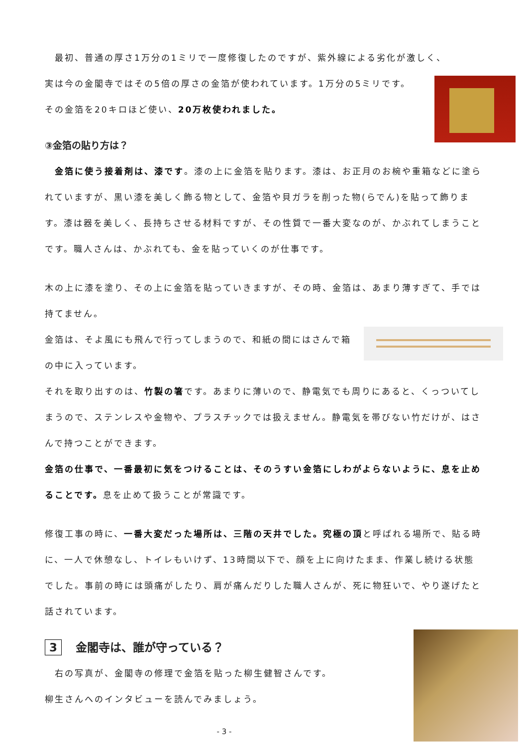最初、普通の厚さ1万分の1ミリで一度修復したのですが、紫外線による劣化が激しく、
実は今の金閣寺ではその5倍の厚さの金箔が使われています。1万分の5ミリです。
その金箔を20キロほど使い、20万枚使われました。
③金箔の貼り方は？
　金箔に使う接着剤は、漆です。漆の上に金箔を貼ります。漆は、お正月のお椀や重箱などに塗られていますが、黒い漆を美しく飾る物として、金箔や貝ガラを削った物(らでん)を貼って飾ります。漆は器を美しく、長持ちさせる材料ですが、その性質で一番大変なのが、かぶれてしまうことです。職人さんは、かぶれても、金を貼っていくのが仕事です。
木の上に漆を塗り、その上に金箔を貼っていきますが、その時、金箔は、あまり薄すぎて、手では持てません。
金箔は、そよ風にも飛んで行ってしまうので、和紙の間にはさんで箱の中に入っています。
それを取り出すのは、竹製の箸です。あまりに薄いので、静電気でも周りにあると、くっついてしまうので、ステンレスや金物や、プラスチックでは扱えません。静電気を帯びない竹だけが、はさんで持つことができます。
金箔の仕事で、一番最初に気をつけることは、そのうすい金箔にしわがよらないように、息を止めることです。息を止めて扱うことが常識です。
修復工事の時に、一番大変だった場所は、三階の天井でした。究極の頂と呼ばれる場所で、貼る時に、一人で休憩なし、トイレもいけず、13時間以下で、顔を上に向けたまま、作業し続ける状態でした。事前の時には頭痛がしたり、肩が痛んだりした職人さんが、死に物狂いで、やり遂げたと話されています。
3 金閣寺は、誰が守っている？
　右の写真が、金閣寺の修理で金箔を貼った柳生健智さんです。
柳生さんへのインタビューを読んでみましょう。
- 3 -